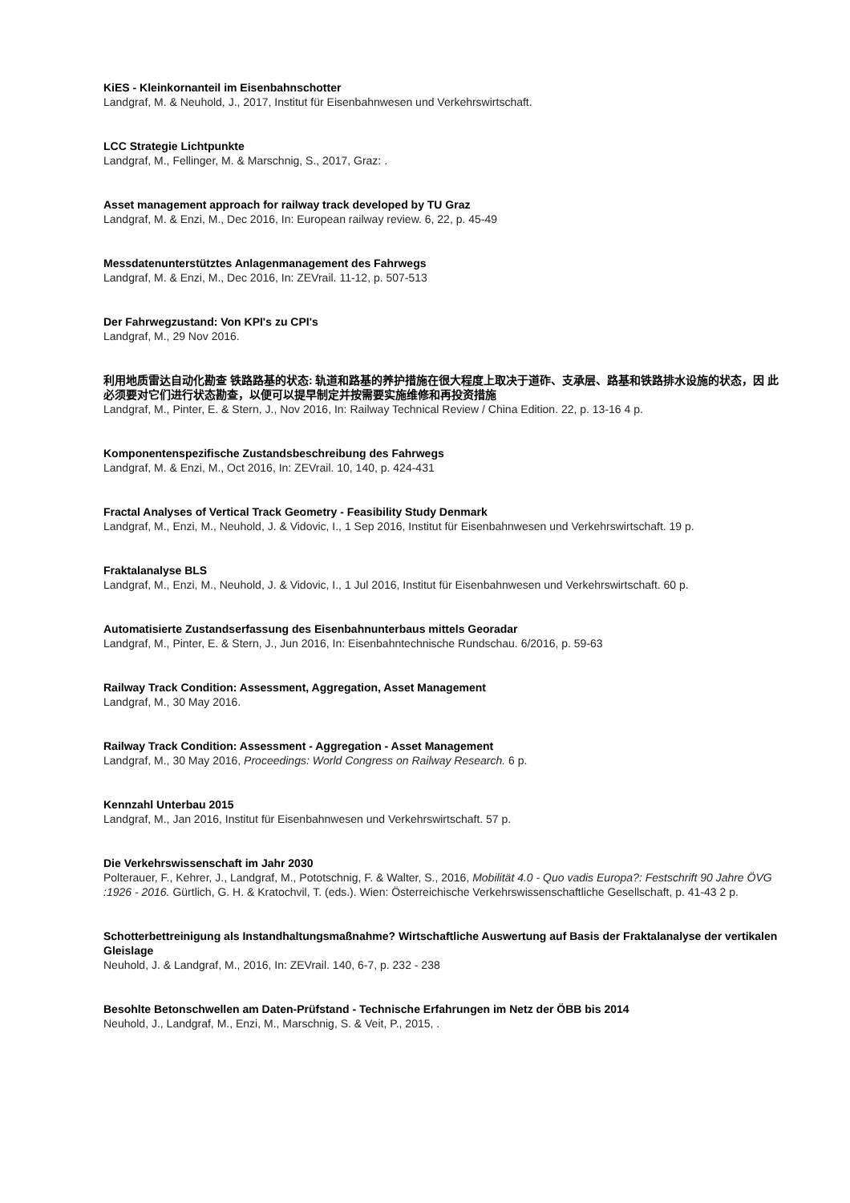KiES - Kleinkornanteil im Eisenbahnschotter
Landgraf, M. & Neuhold, J., 2017, Institut für Eisenbahnwesen und Verkehrswirtschaft.
LCC Strategie Lichtpunkte
Landgraf, M., Fellinger, M. & Marschnig, S., 2017, Graz: .
Asset management approach for railway track developed by TU Graz
Landgraf, M. & Enzi, M., Dec 2016, In: European railway review. 6, 22, p. 45-49
Messdatenunterstütztes Anlagenmanagement des Fahrwegs
Landgraf, M. & Enzi, M., Dec 2016, In: ZEVrail. 11-12, p. 507-513
Der Fahrwegzustand: Von KPI's zu CPI's
Landgraf, M., 29 Nov 2016.
利用地质雷达自动化勘查 铁路路基的状态: 轨道和路基的养护措施在很大程度上取决于道砟、支承层、路基和铁路排水设施的状态，因 此必须要对它们进行状态勘查，以便可以提早制定并按需要实施维修和再投资措施
Landgraf, M., Pinter, E. & Stern, J., Nov 2016, In: Railway Technical Review / China Edition. 22, p. 13-16 4 p.
Komponentenspezifische Zustandsbeschreibung des Fahrwegs
Landgraf, M. & Enzi, M., Oct 2016, In: ZEVrail. 10, 140, p. 424-431
Fractal Analyses of Vertical Track Geometry - Feasibility Study Denmark
Landgraf, M., Enzi, M., Neuhold, J. & Vidovic, I., 1 Sep 2016, Institut für Eisenbahnwesen und Verkehrswirtschaft. 19 p.
Fraktalanalyse BLS
Landgraf, M., Enzi, M., Neuhold, J. & Vidovic, I., 1 Jul 2016, Institut für Eisenbahnwesen und Verkehrswirtschaft. 60 p.
Automatisierte Zustandserfassung des Eisenbahnunterbaus mittels Georadar
Landgraf, M., Pinter, E. & Stern, J., Jun 2016, In: Eisenbahntechnische Rundschau. 6/2016, p. 59-63
Railway Track Condition: Assessment, Aggregation, Asset Management
Landgraf, M., 30 May 2016.
Railway Track Condition: Assessment - Aggregation - Asset Management
Landgraf, M., 30 May 2016, Proceedings: World Congress on Railway Research. 6 p.
Kennzahl Unterbau 2015
Landgraf, M., Jan 2016, Institut für Eisenbahnwesen und Verkehrswirtschaft. 57 p.
Die Verkehrswissenschaft im Jahr 2030
Polterauer, F., Kehrer, J., Landgraf, M., Pototschnig, F. & Walter, S., 2016, Mobilität 4.0 - Quo vadis Europa?: Festschrift 90 Jahre ÖVG :1926 - 2016. Gürtlich, G. H. & Kratochvil, T. (eds.). Wien: Österreichische Verkehrswissenschaftliche Gesellschaft, p. 41-43 2 p.
Schotterbettreinigung als Instandhaltungsmaßnahme? Wirtschaftliche Auswertung auf Basis der Fraktalanalyse der vertikalen Gleislage
Neuhold, J. & Landgraf, M., 2016, In: ZEVrail. 140, 6-7, p. 232 - 238
Besohlte Betonschwellen am Daten-Prüfstand - Technische Erfahrungen im Netz der ÖBB bis 2014
Neuhold, J., Landgraf, M., Enzi, M., Marschnig, S. & Veit, P., 2015, .